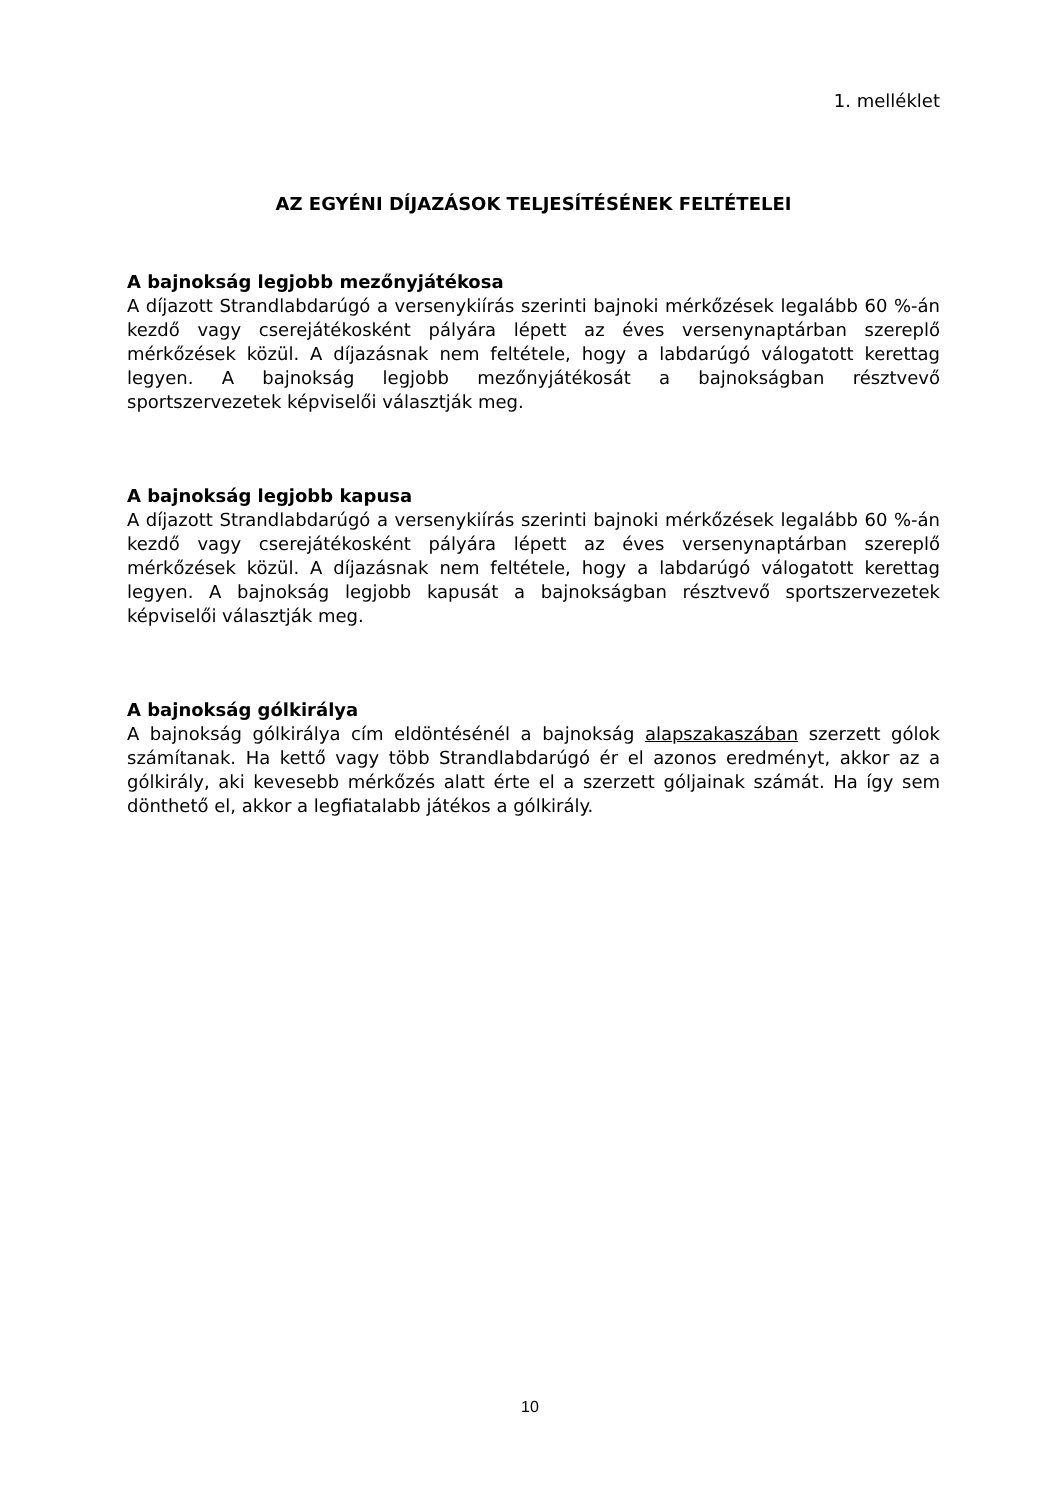1. melléklet
AZ EGYÉNI DÍJAZÁSOK TELJESÍTÉSÉNEK FELTÉTELEI
A bajnokság legjobb mezőnyjátékosa
A díjazott Strandlabdarúgó a versenykiírás szerinti bajnoki mérkőzések legalább 60 %-án kezdő vagy cserejátékosként pályára lépett az éves versenynaptárban szereplő mérkőzések közül. A díjazásnak nem feltétele, hogy a labdarúgó válogatott kerettag legyen. A bajnokság legjobb mezőnyjátékosát a bajnokságban résztvevő sportszervezetek képviselői választják meg.
A bajnokság legjobb kapusa
A díjazott Strandlabdarúgó a versenykiírás szerinti bajnoki mérkőzések legalább 60 %-án kezdő vagy cserejátékosként pályára lépett az éves versenynaptárban szereplő mérkőzések közül. A díjazásnak nem feltétele, hogy a labdarúgó válogatott kerettag legyen. A bajnokság legjobb kapusát a bajnokságban résztvevő sportszervezetek képviselői választják meg.
A bajnokság gólkirálya
A bajnokság gólkirálya cím eldöntésénél a bajnokság alapszakaszában szerzett gólok számítanak. Ha kettő vagy több Strandlabdarúgó ér el azonos eredményt, akkor az a gólkirály, aki kevesebb mérkőzés alatt érte el a szerzett góljainak számát. Ha így sem dönthető el, akkor a legfiatalabb játékos a gólkirály.
10